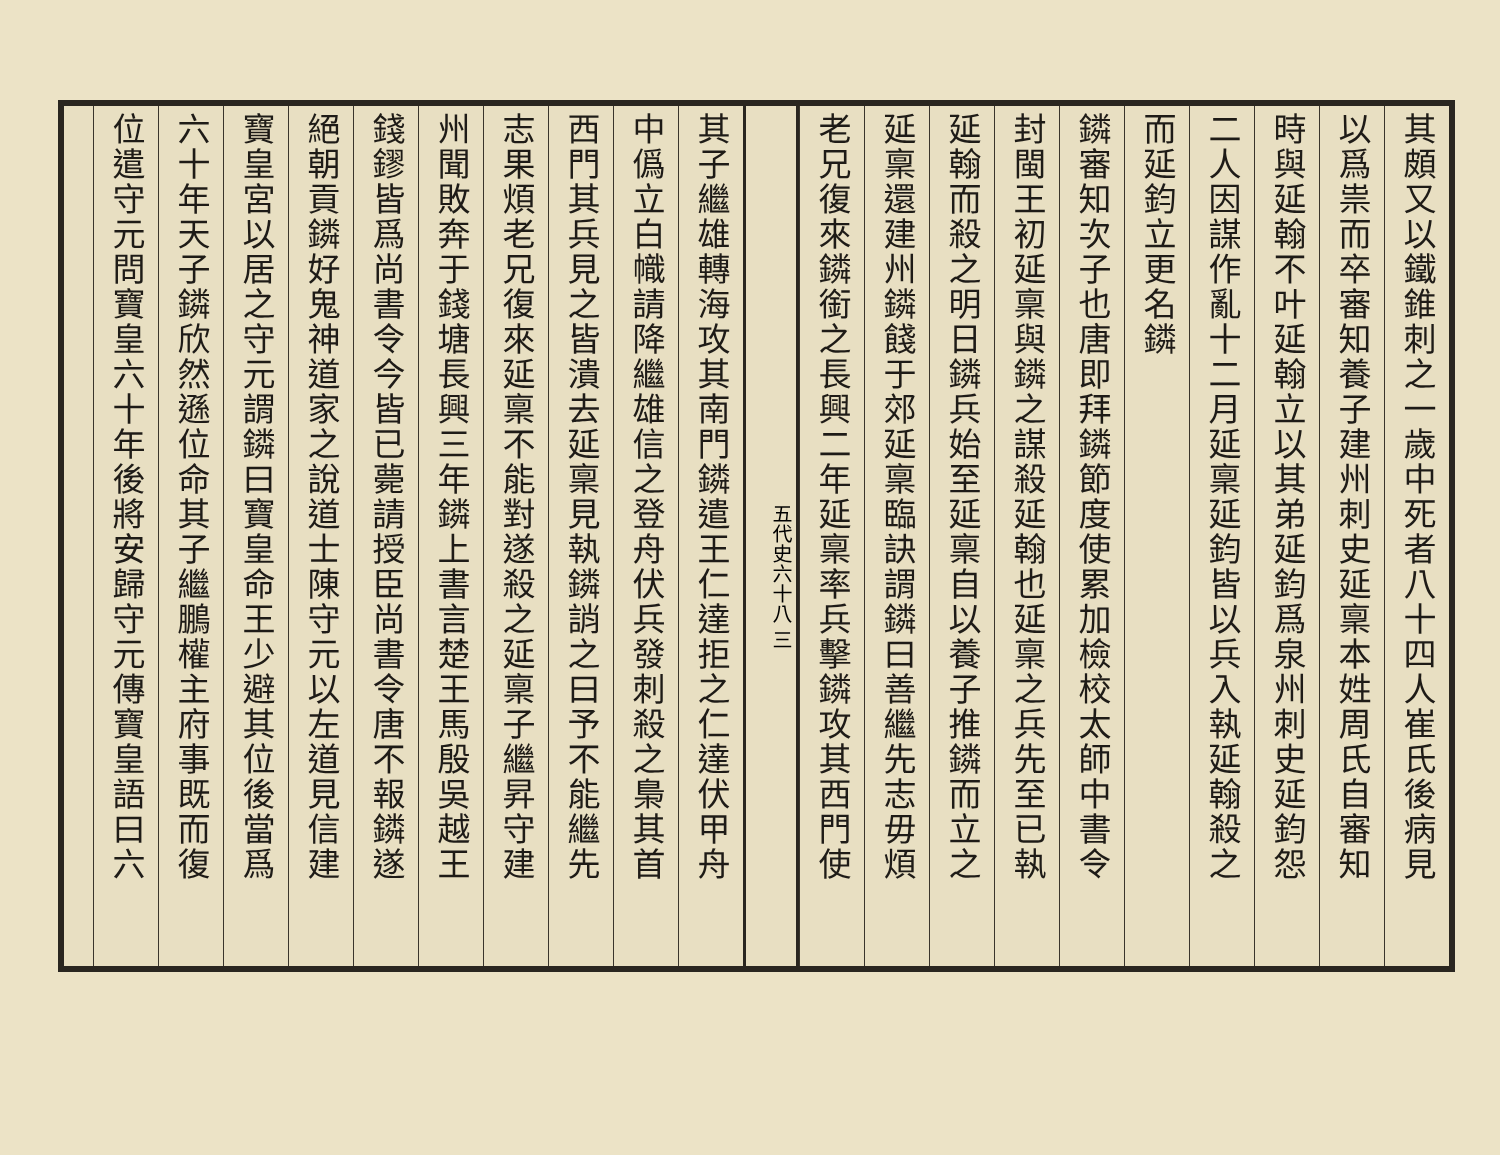其頗又以鐵錐刺之一歲中死者八十四人崔氏後病見
以爲祟而卒審知養子建州刺史延稟本姓周氏自審知
時與延翰不叶延翰立以其弟延鈞爲泉州刺史延鈞怨
二人因謀作亂十二月延稟延鈞皆以兵入執延翰殺之
而延鈞立更名鏻
鏻審知次子也唐即拜鏻節度使累加檢校太師中書令
封閩王初延稟與鏻之謀殺延翰也延稟之兵先至已執
延翰而殺之明日鏻兵始至延稟自以養子推鏻而立之
延稟還建州鏻餞于郊延稟臨訣謂鏻曰善繼先志毋煩
老兄復來鏻銜之長興二年延稟率兵擊鏻攻其西門使
五代史六十八 三
其子繼雄轉海攻其南門鏻遣王仁達拒之仁達伏甲舟
中僞立白幟請降繼雄信之登舟伏兵發刺殺之梟其首
西門其兵見之皆潰去延稟見執鏻誚之曰予不能繼先
志果煩老兄復來延稟不能對遂殺之延稟子繼昇守建
州聞敗奔于錢塘長興三年鏻上書言楚王馬殷吳越王
錢鏐皆爲尚書令今皆已薨請授臣尚書令唐不報鏻遂
絕朝貢鏻好鬼神道家之說道士陳守元以左道見信建
寶皇宮以居之守元謂鏻曰寶皇命王少避其位後當爲
六十年天子鏻欣然遜位命其子繼鵬權主府事既而復
位遣守元問寶皇六十年後將安歸守元傳寶皇語曰六